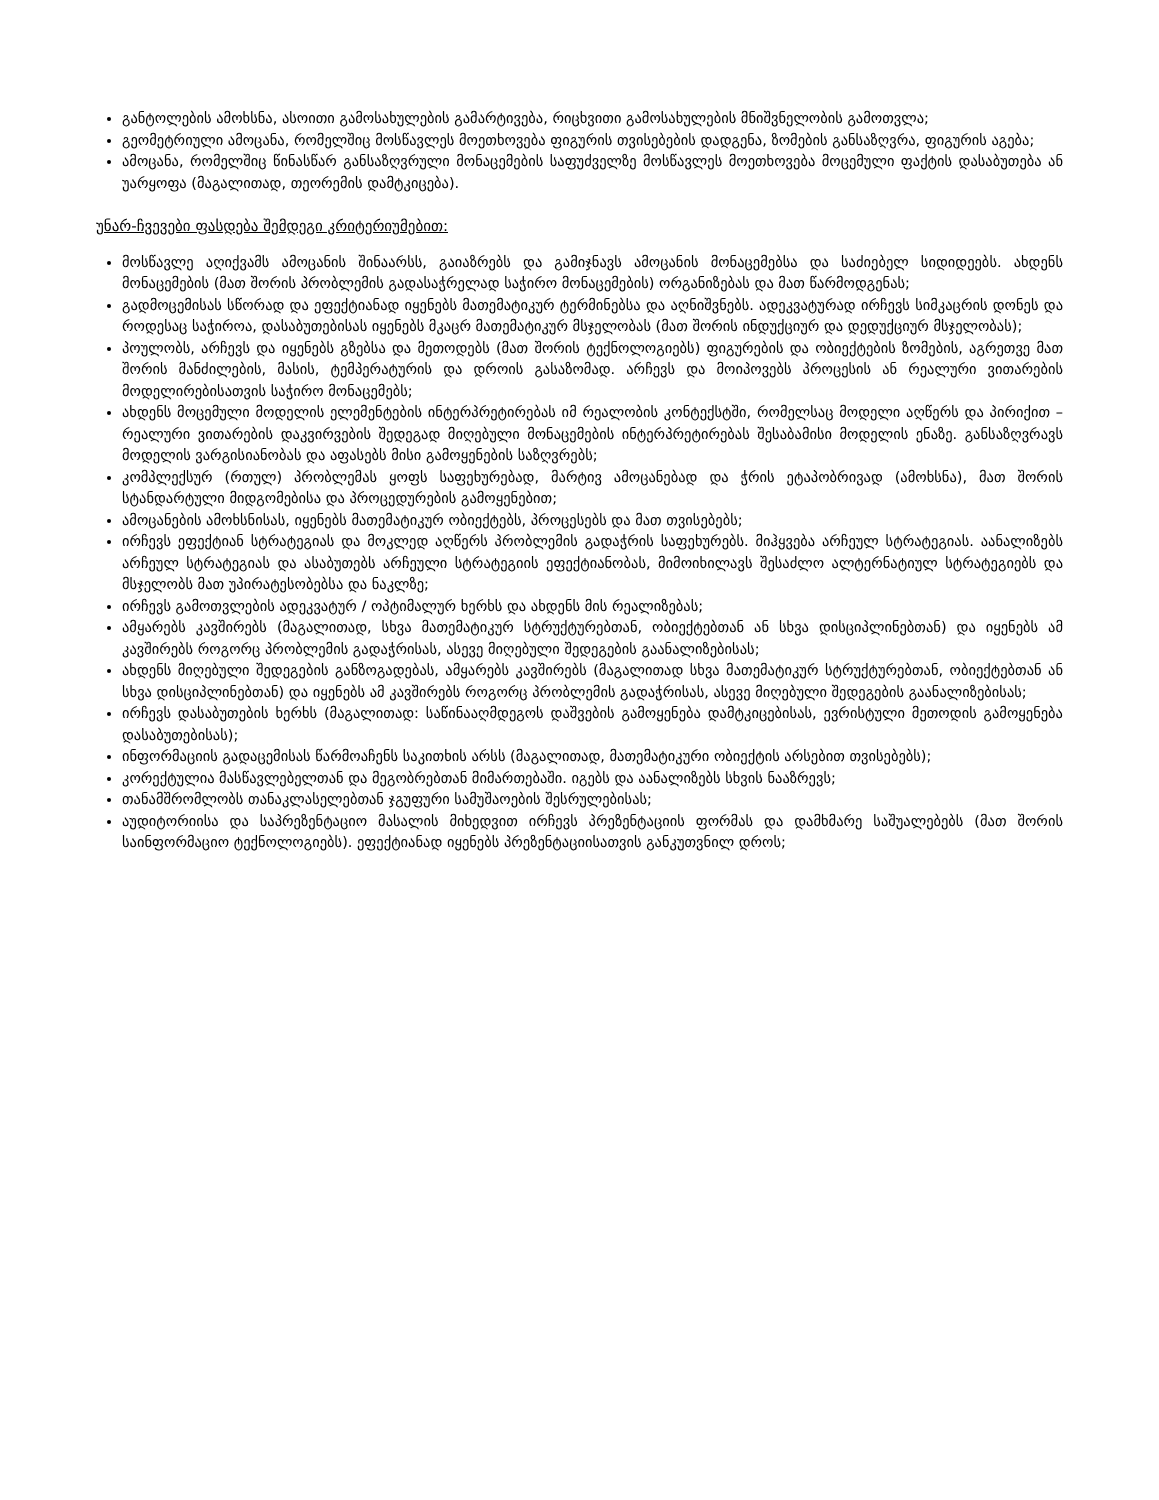განტოლების ამოხსნა, ასოითი გამოსახულების გამარტივება, რიცხვითი გამოსახულების მნიშვნელობის გამოთვლა;
გეომეტრიული ამოცანა, რომელშიც მოსწავლეს მოეთხოვება ფიგურის თვისებების დადგენა, ზომების განსაზღვრა, ფიგურის აგება;
ამოცანა, რომელშიც წინასწარ განსაზღვრული მონაცემების საფუძველზე მოსწავლეს მოეთხოვება მოცემული ფაქტის დასაბუთება ან უარყოფა (მაგალითად, თეორემის დამტკიცება).
უნარ-ჩვევები ფასდება შემდეგი კრიტერიუმებით:
მოსწავლე აღიქვამს ამოცანის შინაარსს, გაიაზრებს და გამიჯნავს ამოცანის მონაცემებსა და საძიებელ სიდიდეებს. ახდენს მონაცემების (მათ შორის პრობლემის გადასაჭრელად საჭირო მონაცემების) ორგანიზებას და მათ წარმოდგენას;
გადმოცემისას სწორად და ეფექტიანად იყენებს მათემატიკურ ტერმინებსა და აღნიშვნებს. ადეკვატურად ირჩევს სიმკაცრის დონეს და როდესაც საჭიროა, დასაბუთებისას იყენებს მკაცრ მათემატიკურ მსჯელობას (მათ შორის ინდუქციურ და დედუქციურ მსჯელობას);
პოულობს, არჩევს და იყენებს გზებსა და მეთოდებს (მათ შორის ტექნოლოგიებს) ფიგურების და ობიექტების ზომების, აგრეთვე მათ შორის მანძილების, მასის, ტემპერატურის და დროის გასაზომად. არჩევს და მოიპოვებს პროცესის ან რეალური ვითარების მოდელირებისათვის საჭირო მონაცემებს;
ახდენს მოცემული მოდელის ელემენტების ინტერპრეტირებას იმ რეალობის კონტექსტში, რომელსაც მოდელი აღწერს და პირიქით – რეალური ვითარების დაკვირვების შედეგად მიღებული მონაცემების ინტერპრეტირებას შესაბამისი მოდელის ენაზე. განსაზღვრავს მოდელის ვარგისიანობას და აფასებს მისი გამოყენების საზღვრებს;
კომპლექსურ (რთულ) პრობლემას ყოფს საფეხურებად, მარტივ ამოცანებად და ჭრის ეტაპობრივად (ამოხსნა), მათ შორის სტანდარტული მიდგომებისა და პროცედურების გამოყენებით;
ამოცანების ამოხსნისას, იყენებს მათემატიკურ ობიექტებს, პროცესებს და მათ თვისებებს;
ირჩევს ეფექტიან სტრატეგიას და მოკლედ აღწერს პრობლემის გადაჭრის საფეხურებს. მიჰყვება არჩეულ სტრატეგიას. აანალიზებს არჩეულ სტრატეგიას და ასაბუთებს არჩეული სტრატეგიის ეფექტიანობას, მიმოიხილავს შესაძლო ალტერნატიულ სტრატეგიებს და მსჯელობს მათ უპირატესობებსა და ნაკლზე;
ირჩევს გამოთვლების ადეკვატურ / ოპტიმალურ ხერხს და ახდენს მის რეალიზებას;
ამყარებს კავშირებს (მაგალითად, სხვა მათემატიკურ სტრუქტურებთან, ობიექტებთან ან სხვა დისციპლინებთან) და იყენებს ამ კავშირებს როგორც პრობლემის გადაჭრისას, ასევე მიღებული შედეგების გაანალიზებისას;
ახდენს მიღებული შედეგების განზოგადებას, ამყარებს კავშირებს (მაგალითად სხვა მათემატიკურ სტრუქტურებთან, ობიექტებთან ან სხვა დისციპლინებთან) და იყენებს ამ კავშირებს როგორც პრობლემის გადაჭრისას, ასევე მიღებული შედეგების გაანალიზებისას;
ირჩევს დასაბუთების ხერხს (მაგალითად: საწინააღმდეგოს დაშვების გამოყენება დამტკიცებისას, ევრისტული მეთოდის გამოყენება დასაბუთებისას);
ინფორმაციის გადაცემისას წარმოაჩენს საკითხის არსს (მაგალითად, მათემატიკური ობიექტის არსებით თვისებებს);
კორექტულია მასწავლებელთან და მეგობრებთან მიმართებაში. იგებს და აანალიზებს სხვის ნააზრევს;
თანამშრომლობს თანაკლასელებთან ჯგუფური სამუშაოების შესრულებისას;
აუდიტორიისა და საპრეზენტაციო მასალის მიხედვით ირჩევს პრეზენტაციის ფორმას და დამხმარე საშუალებებს (მათ შორის საინფორმაციო ტექნოლოგიებს). ეფექტიანად იყენებს პრეზენტაციისათვის განკუთვნილ დროს;